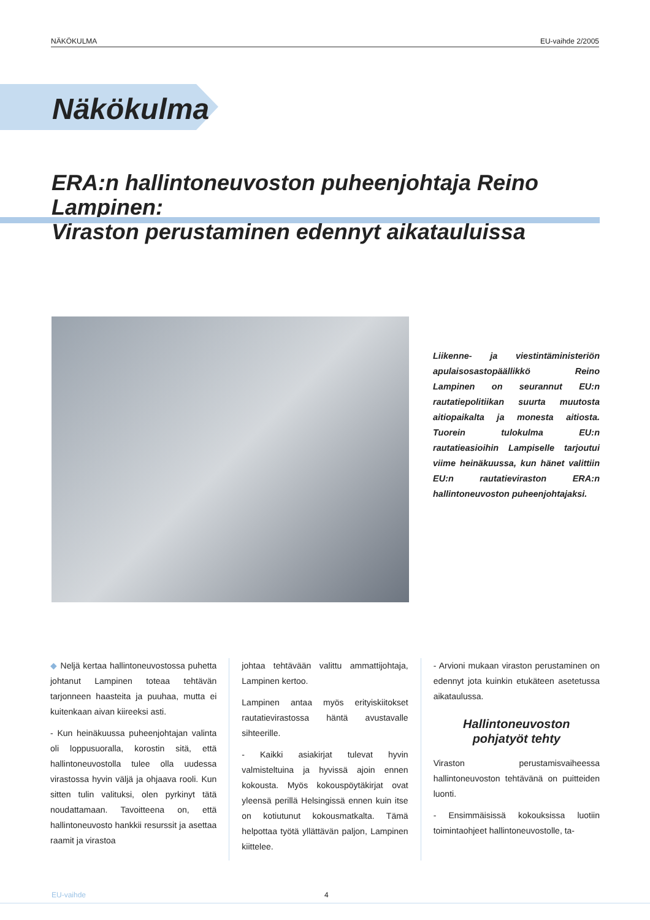NÄKÖKULMA EU-vaihde 2/2005
Näkökulma
ERA:n hallintoneuvoston puheenjohtaja Reino Lampinen:
Viraston perustaminen edennyt aikatauluissa
Liikenne- ja viestintäministeriön apulaisosastopäällikkö Reino Lampinen on seurannut EU:n rautatiepolitiikan suurta muutosta aitiopaikalta ja monesta aitiosta. Tuorein tulokulma EU:n rautatieasioihin Lampiselle tarjoutui viime heinäkuussa, kun hänet valittiin EU:n rautatieviraston ERA:n hallintoneuvoston puheenjohtajaksi.
◆ Neljä kertaa hallintoneuvostossa puhetta johtanut Lampinen toteaa tehtävän tarjonneen haasteita ja puuhaa, mutta ei kuitenkaan aivan kiireeksi asti.
- Kun heinäkuussa puheenjohtajan valinta oli loppusuoralla, korostin sitä, että hallintoneuvostolla tulee olla uudessa virastossa hyvin väljä ja ohjaava rooli. Kun sitten tulin valituksi, olen pyrkinyt tätä noudattamaan. Tavoitteena on, että hallintoneuvosto hankkii resurssit ja asettaa raamit ja virastoa
johtaa tehtävään valittu ammattijohtaja, Lampinen kertoo.
Lampinen antaa myös erityiskiitokset rautatievirastossa häntä avustavalle sihteerille.
- Kaikki asiakirjat tulevat hyvin valmisteltuina ja hyvissä ajoin ennen kokousta. Myös kokouspöytäkirjat ovat yleensä perillä Helsingissä ennen kuin itse on kotiutunut kokousmatkalta. Tämä helpottaa työtä yllättävän paljon, Lampinen kiittelee.
- Arvioni mukaan viraston perustaminen on edennyt jota kuinkin etukäteen asetetussa aikataulussa.
Hallintoneuvoston
pohjatyöt tehty
Viraston perustamisvaiheessa hallintoneuvoston tehtävänä on puitteiden luonti.
- Ensimmäisissä kokouksissa luotiin toimintaohjeet hallintoneuvostolle, ta-
EU-vaihde 4